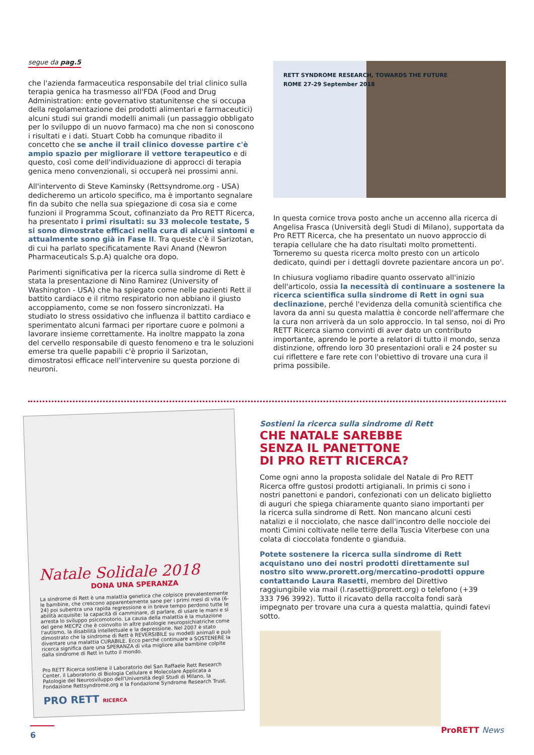segue da pag.5
che l'azienda farmaceutica responsabile del trial clinico sulla terapia genica ha trasmesso all'FDA (Food and Drug Administration: ente governativo statunitense che si occupa della regolamentazione dei prodotti alimentari e farmaceutici) alcuni studi sui grandi modelli animali (un passaggio obbligato per lo sviluppo di un nuovo farmaco) ma che non si conoscono i risultati e i dati. Stuart Cobb ha comunque ribadito il concetto che se anche il trail clinico dovesse partire c'è ampio spazio per migliorare il vettore terapeutico e di questo, così come dell'individuazione di approcci di terapia genica meno convenzionali, si occuperà nei prossimi anni.
All'intervento di Steve Kaminsky (Rettsyndrome.org - USA) dedicheremo un articolo specifico, ma è importanto segnalare fin da subito che nella sua spiegazione di cosa sia e come funzioni il Programma Scout, cofinanziato da Pro RETT Ricerca, ha presentato i primi risultati: su 33 molecole testate, 5 si sono dimostrate efficaci nella cura di alcuni sintomi e attualmente sono già in Fase II. Tra queste c'è il Sarizotan, di cui ha parlato specificatamente Ravi Anand (Newron Pharmaceuticals S.p.A) qualche ora dopo.
Parimenti significativa per la ricerca sulla sindrome di Rett è stata la presentazione di Nino Ramirez (University of Washington - USA) che ha spiegato come nelle pazienti Rett il battito cardiaco e il ritmo respiratorio non abbiano il giusto accoppiamento, come se non fossero sincronizzati. Ha studiato lo stress ossidativo che influenza il battito cardiaco e sperimentato alcuni farmaci per riportare cuore e polmoni a lavorare insieme correttamente. Ha inoltre mappato la zona del cervello responsabile di questo fenomeno e tra le soluzioni emerse tra quelle papabili c'è proprio il Sarizotan, dimostratosi efficace nell'intervenire su questa porzione di neuroni.
RETT SYNDROME RESEARCH, TOWARDS THE FUTURE
ROME 27-29 September 2018
In questa cornice trova posto anche un accenno alla ricerca di Angelisa Frasca (Università degli Studi di Milano), supportata da Pro RETT Ricerca, che ha presentato un nuovo approccio di terapia cellulare che ha dato risultati molto promettenti. Torneremo su questa ricerca molto presto con un articolo dedicato, quindi per i dettagli dovrete pazientare ancora un po'.
In chiusura vogliamo ribadire quanto osservato all'inizio dell'articolo, ossia la necessità di continuare a sostenere la ricerca scientifica sulla sindrome di Rett in ogni sua declinazione, perché l'evidenza della comunità scientifica che lavora da anni su questa malattia è concorde nell'affermare che la cura non arriverà da un solo approccio. In tal senso, noi di Pro RETT Ricerca siamo convinti di aver dato un contributo importante, aprendo le porte a relatori di tutto il mondo, senza distinzione, offrendo loro 30 presentazioni orali e 24 poster su cui riflettere e fare rete con l'obiettivo di trovare una cura il prima possibile.
Natale Solidale 2018
DONA UNA SPERANZA
La sindrome di Rett è una malattia genetica che colpisce prevalentemente le bambine, che crescono apparentemente sane per i primi mesi di vita (6-24) poi subentra una rapida regressione e in breve tempo perdono tutte le abilità acquisite: la capacità di camminare, di parlare, di usare le mani e si arresta lo sviluppo psicomotorio. La causa della malattia è la mutazione del gene MECP2 che è coinvolto in altre patologie neuropsichiatriche come l'autismo, la disabilità intellettuale e la depressione. Nel 2007 è stato dimostrato che la sindrome di Rett è REVERSIBILE su modelli animali e può diventare una malattia CURABILE. Ecco perché continuare a SOSTENERE la ricerca significa dare una SPERANZA di vita migliore alle bambine colpite dalla sindrome di Rett in tutto il mondo.
Pro RETT Ricerca sostiene il Laboratorio del San Raffaele Rett Research Center, il Laboratorio di Biologia Cellulare e Molecolare Applicata a Patologie del Neurosviluppo dell'Università degli Studi di Milano, la Fondazione Rettsyndrome.org e la Fondazione Syndrome Research Trust.
PRO RETT RICERCA
Sostieni la ricerca sulla sindrome di Rett
CHE NATALE SAREBBE
SENZA IL PANETTONE
DI PRO RETT RICERCA?
Come ogni anno la proposta solidale del Natale di Pro RETT Ricerca offre gustosi prodotti artigianali. In primis ci sono i nostri panettoni e pandori, confezionati con un delicato biglietto di auguri che spiega chiaramente quanto siano importanti per la ricerca sulla sindrome di Rett. Non mancano alcuni cesti natalizi e il nocciolato, che nasce dall'incontro delle nocciole dei monti Cimini coltivate nelle terre della Tuscia Viterbese con una colata di cioccolata fondente o gianduia.
Potete sostenere la ricerca sulla sindrome di Rett acquistano uno dei nostri prodotti direttamente sul nostro sito www.prorett.org/mercatino-prodotti oppure contattando Laura Rasetti, membro del Direttivo raggiungibile via mail (l.rasetti@prorett.org) o telefono (+39 333 796 3992). Tutto il ricavato della raccolta fondi sarà impegnato per trovare una cura a questa malattia, quindi fatevi sotto.
6
ProRETT News